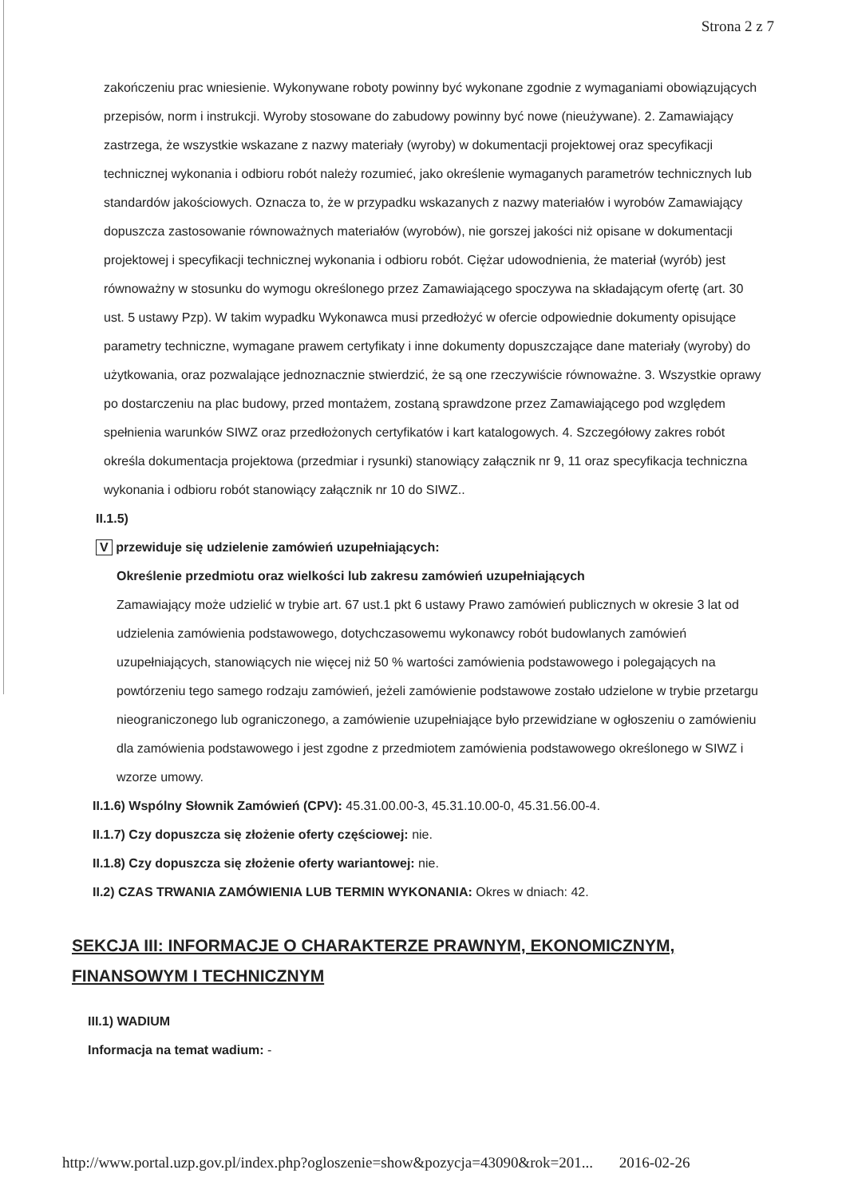Strona 2 z 7
zakończeniu prac wniesienie. Wykonywane roboty powinny być wykonane zgodnie z wymaganiami obowiązujących przepisów, norm i instrukcji. Wyroby stosowane do zabudowy powinny być nowe (nieużywane). 2. Zamawiający zastrzega, że wszystkie wskazane z nazwy materiały (wyroby) w dokumentacji projektowej oraz specyfikacji technicznej wykonania i odbioru robót należy rozumieć, jako określenie wymaganych parametrów technicznych lub standardów jakościowych. Oznacza to, że w przypadku wskazanych z nazwy materiałów i wyrobów Zamawiający dopuszcza zastosowanie równoważnych materiałów (wyrobów), nie gorszej jakości niż opisane w dokumentacji projektowej i specyfikacji technicznej wykonania i odbioru robót. Ciężar udowodnienia, że materiał (wyrób) jest równoważny w stosunku do wymogu określonego przez Zamawiającego spoczywa na składającym ofertę (art. 30 ust. 5 ustawy Pzp). W takim wypadku Wykonawca musi przedłożyć w ofercie odpowiednie dokumenty opisujące parametry techniczne, wymagane prawem certyfikaty i inne dokumenty dopuszczające dane materiały (wyroby) do użytkowania, oraz pozwalające jednoznacznie stwierdzić, że są one rzeczywiście równoważne. 3. Wszystkie oprawy po dostarczeniu na plac budowy, przed montażem, zostaną sprawdzone przez Zamawiającego pod względem spełnienia warunków SIWZ oraz przedłożonych certyfikatów i kart katalogowych. 4. Szczegółowy zakres robót określa dokumentacja projektowa (przedmiar i rysunki) stanowiący załącznik nr 9, 11 oraz specyfikacja techniczna wykonania i odbioru robót stanowiący załącznik nr 10 do SIWZ..
II.1.5)
V przewiduje się udzielenie zamówień uzupełniających:
Określenie przedmiotu oraz wielkości lub zakresu zamówień uzupełniających
Zamawiający może udzielić w trybie art. 67 ust.1 pkt 6 ustawy Prawo zamówień publicznych w okresie 3 lat od udzielenia zamówienia podstawowego, dotychczasowemu wykonawcy robót budowlanych zamówień uzupełniających, stanowiących nie więcej niż 50 % wartości zamówienia podstawowego i polegających na powtórzeniu tego samego rodzaju zamówień, jeżeli zamówienie podstawowe zostało udzielone w trybie przetargu nieograniczonego lub ograniczonego, a zamówienie uzupełniające było przewidziane w ogłoszeniu o zamówieniu dla zamówienia podstawowego i jest zgodne z przedmiotem zamówienia podstawowego określonego w SIWZ i wzorze umowy.
II.1.6) Wspólny Słownik Zamówień (CPV): 45.31.00.00-3, 45.31.10.00-0, 45.31.56.00-4.
II.1.7) Czy dopuszcza się złożenie oferty częściowej: nie.
II.1.8) Czy dopuszcza się złożenie oferty wariantowej: nie.
II.2) CZAS TRWANIA ZAMÓWIENIA LUB TERMIN WYKONANIA: Okres w dniach: 42.
SEKCJA III: INFORMACJE O CHARAKTERZE PRAWNYM, EKONOMICZNYM, FINANSOWYM I TECHNICZNYM
III.1) WADIUM
Informacja na temat wadium: -
http://www.portal.uzp.gov.pl/index.php?ogloszenie=show&pozycja=43090&rok=201... 2016-02-26